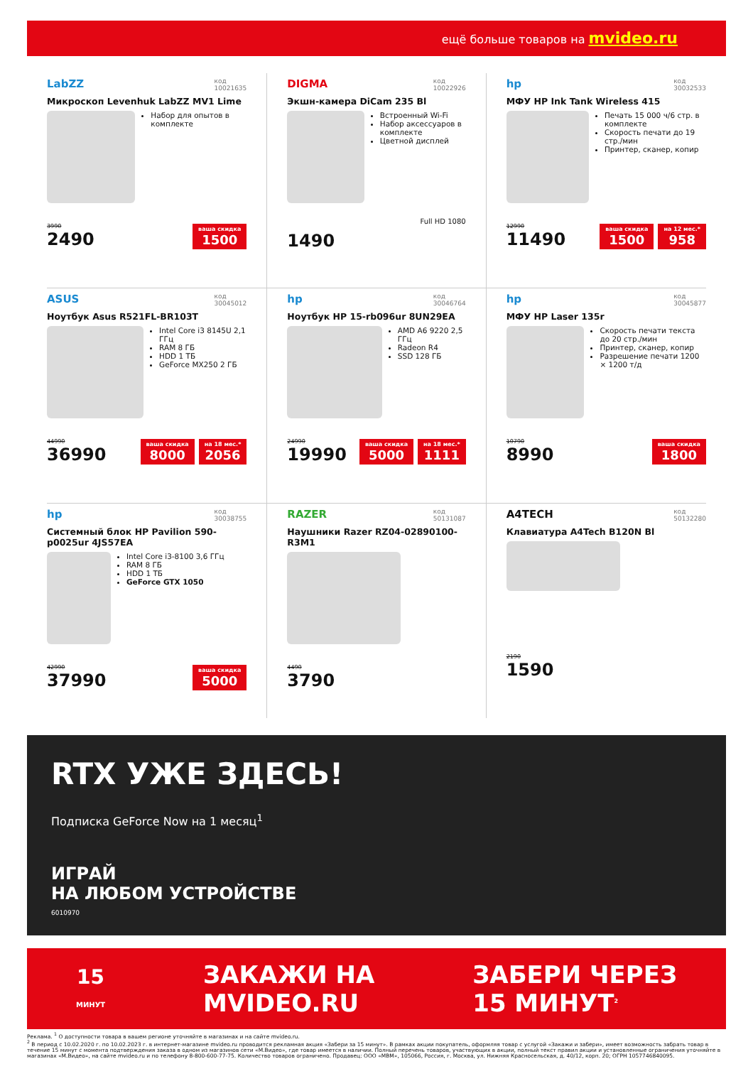ещё больше товаров на mvideo.ru
LabZZ код
10021635
Микроскоп Levenhuk LabZZ MV1 Lime
Набор для опытов в комплекте
3990
2490
ваша скидка
1500
DIGMA код
10022926
Экшн-камера DiCam 235 Bl
Встроенный Wi-Fi
Набор аксессуаров в комплекте
Цветной дисплей
Full HD 1080
1490
hp код
30032533
МФУ HP Ink Tank Wireless 415
Печать 15 000 ч/6 стр. в комплекте
Скорость печати до 19 стр./мин
Принтер, сканер, копир
12990
11490
ваша скидка
1500
на 12 мес.*
958
ASUS код
30045012
Ноутбук Asus R521FL-BR103T
Intel Core i3 8145U 2,1 ГГц
RAM 8 ГБ
HDD 1 ТБ
GeForce MX250 2 ГБ
44990
36990
ваша скидка
8000
на 18 мес.*
2056
hp код
30046764
Ноутбук HP 15-rb096ur 8UN29EA
AMD A6 9220 2,5 ГГц
Radeon R4
SSD 128 ГБ
24990
19990
ваша скидка
5000
на 18 мес.*
1111
hp код
30045877
МФУ HP Laser 135r
Скорость печати текста до 20 стр./мин
Принтер, сканер, копир
Разрешение печати 1200 × 1200 т/д
10790
8990
ваша скидка
1800
hp код
30038755
Системный блок HP Pavilion 590-p0025ur 4JS57EA
Intel Core i3-8100 3,6 ГГц
RAM 8 ГБ
HDD 1 ТБ
GeForce GTX 1050
42990
37990
ваша скидка
5000
RAZER код
50131087
Наушники Razer RZ04-02890100-R3M1
4490
3790
A4TECH код
50132280
Клавиатура A4Tech B120N Bl
2190
1590
RTX УЖЕ ЗДЕСЬ!
Подписка GeForce Now на 1 месяц<sup>1</sup>
ИГРАЙ
НА ЛЮБОМ УСТРОЙСТВЕ
6010970
15
МИНУТ
ЗАКАЖИ НА
MVIDEO.RU
ЗАБЕРИ ЧЕРЕЗ
15 МИНУТ<sup>2</sup>
Реклама. <sup>1</sup> О доступности товара в вашем регионе уточняйте в магазинах и на сайте mvideo.ru.
<sup>2</sup> В период с 10.02.2020 г. по 10.02.2023 г. в интернет-магазине mvideo.ru проводится рекламная акция «Забери за 15 минут». В рамках акции покупатель, оформляя товар с услугой «Закажи и забери», имеет возможность забрать товар в течение 15 минут с момента подтверждения заказа в одном из магазинов сети «М.Видео», где товар имеется в наличии. Полный перечень товаров, участвующих в акции, полный текст правил акции и установленные ограничения уточняйте в магазинах «М.Видео», на сайте mvideo.ru и по телефону 8-800-600-77-75. Количество товаров ограничено. Продавец: ООО «МВМ», 105066, Россия, г. Москва, ул. Нижняя Красносельская, д. 40/12, корп. 20; ОГРН 1057746840095.